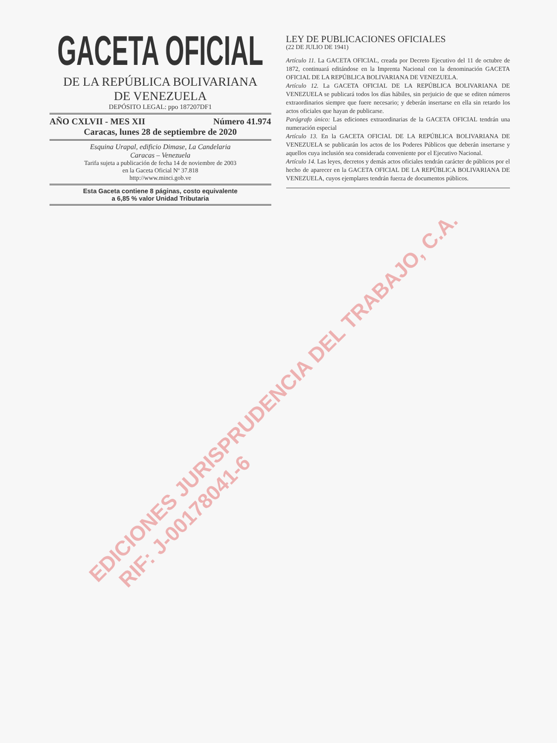GACETA OFICIAL
DE LA REPÚBLICA BOLIVARIANA
DE VENEZUELA
DEPÓSITO LEGAL: ppo 187207DF1
AÑO CXLVII - MES XII Número 41.974
Caracas, lunes 28 de septiembre de 2020
Esquina Urapal, edificio Dimase, La Candelaria
Caracas – Venezuela
Tarifa sujeta a publicación de fecha 14 de noviembre de 2003
en la Gaceta Oficial Nº 37.818
http://www.minci.gob.ve
Esta Gaceta contiene 8 páginas, costo equivalente
a 6,85 % valor Unidad Tributaria
LEY DE PUBLICACIONES OFICIALES
(22 DE JULIO DE 1941)
Artículo 11. La GACETA OFICIAL, creada por Decreto Ejecutivo del 11 de octubre de 1872, continuará editándose en la Imprenta Nacional con la denominación GACETA OFICIAL DE LA REPÚBLICA BOLIVARIANA DE VENEZUELA.
Artículo 12. La GACETA OFICIAL DE LA REPÚBLICA BOLIVARIANA DE VENEZUELA se publicará todos los días hábiles, sin perjuicio de que se editen números extraordinarios siempre que fuere necesario; y deberán insertarse en ella sin retardo los actos oficiales que hayan de publicarse.
Parágrafo único: Las ediciones extraordinarias de la GACETA OFICIAL tendrán una numeración especial
Artículo 13. En la GACETA OFICIAL DE LA REPÚBLICA BOLIVARIANA DE VENEZUELA se publicarán los actos de los Poderes Públicos que deberán insertarse y aquellos cuya inclusión sea considerada conveniente por el Ejecutivo Nacional.
Artículo 14. Las leyes, decretos y demás actos oficiales tendrán carácter de públicos por el hecho de aparecer en la GACETA OFICIAL DE LA REPÚBLICA BOLIVARIANA DE VENEZUELA, cuyos ejemplares tendrán fuerza de documentos públicos.
EDICIONES JURISPRUDENCIA DEL TRABAJO, C.A.
RIF: J-00178041-6